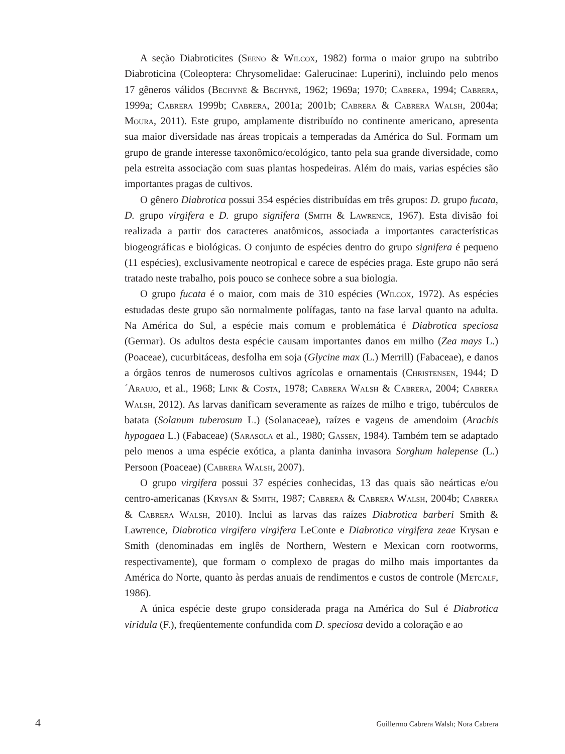A seção Diabroticites (Seeno & Wilcox, 1982) forma o maior grupo na subtribo Diabroticina (Coleoptera: Chrysomelidae: Galerucinae: Luperini), incluindo pelo menos 17 gêneros válidos (Bechyné & Bechyné, 1962; 1969a; 1970; Cabrera, 1994; Cabrera, 1999a; Cabrera 1999b; Cabrera, 2001a; 2001b; Cabrera & Cabrera Walsh, 2004a; Moura, 2011). Este grupo, amplamente distribuído no continente americano, apresenta sua maior diversidade nas áreas tropicais a temperadas da América do Sul. Formam um grupo de grande interesse taxonômico/ecológico, tanto pela sua grande diversidade, como pela estreita associação com suas plantas hospedeiras. Além do mais, varias espécies são importantes pragas de cultivos.
O gênero Diabrotica possui 354 espécies distribuídas em três grupos: D. grupo fucata, D. grupo virgifera e D. grupo signifera (Smith & Lawrence, 1967). Esta divisão foi realizada a partir dos caracteres anatômicos, associada a importantes características biogeográficas e biológicas. O conjunto de espécies dentro do grupo signifera é pequeno (11 espécies), exclusivamente neotropical e carece de espécies praga. Este grupo não será tratado neste trabalho, pois pouco se conhece sobre a sua biologia.
O grupo fucata é o maior, com mais de 310 espécies (Wilcox, 1972). As espécies estudadas deste grupo são normalmente polífagas, tanto na fase larval quanto na adulta. Na América do Sul, a espécie mais comum e problemática é Diabrotica speciosa (Germar). Os adultos desta espécie causam importantes danos em milho (Zea mays L.) (Poaceae), cucurbitáceas, desfolha em soja (Glycine max (L.) Merrill) (Fabaceae), e danos a órgãos tenros de numerosos cultivos agrícolas e ornamentais (Christensen, 1944; D´Araujo, et al., 1968; Link & Costa, 1978; Cabrera Walsh & Cabrera, 2004; Cabrera Walsh, 2012). As larvas danificam severamente as raízes de milho e trigo, tubérculos de batata (Solanum tuberosum L.) (Solanaceae), raízes e vagens de amendoim (Arachis hypogaea L.) (Fabaceae) (Sarasola et al., 1980; Gassen, 1984). Também tem se adaptado pelo menos a uma espécie exótica, a planta daninha invasora Sorghum halepense (L.) Persoon (Poaceae) (Cabrera Walsh, 2007).
O grupo virgifera possui 37 espécies conhecidas, 13 das quais são neárticas e/ou centro-americanas (Krysan & Smith, 1987; Cabrera & Cabrera Walsh, 2004b; Cabrera & Cabrera Walsh, 2010). Inclui as larvas das raízes Diabrotica barberi Smith & Lawrence, Diabrotica virgifera virgifera LeConte e Diabrotica virgifera zeae Krysan e Smith (denominadas em inglês de Northern, Western e Mexican corn rootworms, respectivamente), que formam o complexo de pragas do milho mais importantes da América do Norte, quanto às perdas anuais de rendimentos e custos de controle (Metcalf, 1986).
A única espécie deste grupo considerada praga na América do Sul é Diabrotica viridula (F.), freqüentemente confundida com D. speciosa devido a coloração e ao
4 Guillermo Cabrera Walsh; Nora Cabrera